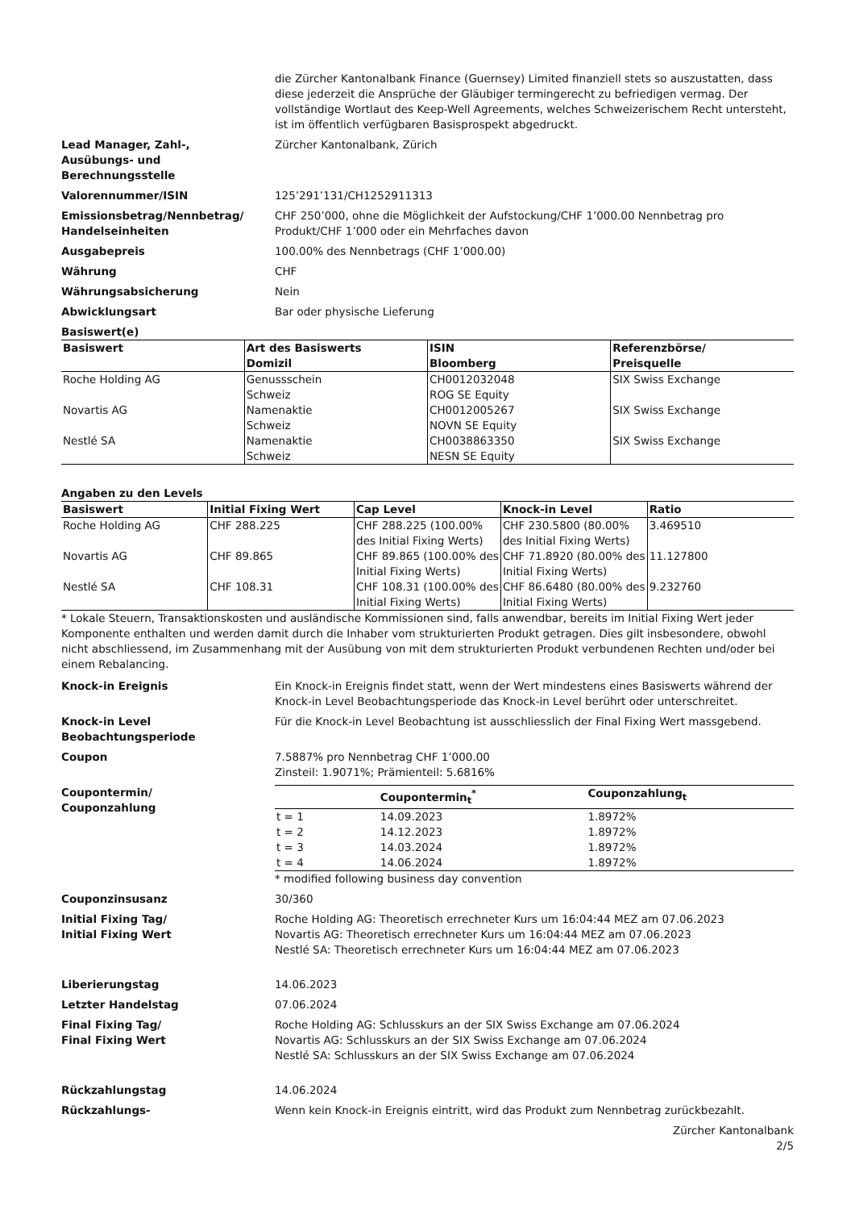die Zürcher Kantonalbank Finance (Guernsey) Limited finanziell stets so auszustatten, dass diese jederzeit die Ansprüche der Gläubiger termingerecht zu befriedigen vermag. Der vollständige Wortlaut des Keep-Well Agreements, welches Schweizerischem Recht untersteht, ist im öffentlich verfügbaren Basisprospekt abgedruckt.
Lead Manager, Zahl-,
Ausübungs- und
Berechnungsstelle
Zürcher Kantonalbank, Zürich
Valorennummer/ISIN 125’291’131/CH1252911313
Emissionsbetrag/Nennbetrag/
Handelseinheiten
CHF 250’000, ohne die Möglichkeit der Aufstockung/CHF 1’000.00 Nennbetrag pro Produkt/CHF 1’000 oder ein Mehrfaches davon
Ausgabepreis 100.00% des Nennbetrags (CHF 1’000.00)
Währung CHF
Währungsabsicherung Nein
Abwicklungsart Bar oder physische Lieferung
Basiswert(e)
| Basiswert | Art des Basiswerts Domizil | ISIN Bloomberg | Referenzbörse/ Preisquelle |
| --- | --- | --- | --- |
| Roche Holding AG | Genussschein Schweiz | CH0012032048 ROG SE Equity | SIX Swiss Exchange |
| Novartis AG | Namenaktie Schweiz | CH0012005267 NOVN SE Equity | SIX Swiss Exchange |
| Nestlé SA | Namenaktie Schweiz | CH0038863350 NESN SE Equity | SIX Swiss Exchange |
Angaben zu den Levels
| Basiswert | Initial Fixing Wert | Cap Level | Knock-in Level | Ratio |
| --- | --- | --- | --- | --- |
| Roche Holding AG | CHF 288.225 | CHF 288.225 (100.00% des Initial Fixing Werts) | CHF 230.5800 (80.00% des Initial Fixing Werts) | 3.469510 |
| Novartis AG | CHF 89.865 | CHF 89.865 (100.00% des Initial Fixing Werts) | CHF 71.8920 (80.00% des Initial Fixing Werts) | 11.127800 |
| Nestlé SA | CHF 108.31 | CHF 108.31 (100.00% des Initial Fixing Werts) | CHF 86.6480 (80.00% des Initial Fixing Werts) | 9.232760 |
* Lokale Steuern, Transaktionskosten und ausländische Kommissionen sind, falls anwendbar, bereits im Initial Fixing Wert jeder Komponente enthalten und werden damit durch die Inhaber vom strukturierten Produkt getragen. Dies gilt insbesondere, obwohl nicht abschliessend, im Zusammenhang mit der Ausübung von mit dem strukturierten Produkt verbundenen Rechten und/oder bei einem Rebalancing.
Knock-in Ereignis Ein Knock-in Ereignis findet statt, wenn der Wert mindestens eines Basiswerts während der Knock-in Level Beobachtungsperiode das Knock-in Level berührt oder unterschreitet.
Knock-in Level
Beobachtungsperiode
Für die Knock-in Level Beobachtung ist ausschliesslich der Final Fixing Wert massgebend.
Coupon 7.5887% pro Nennbetrag CHF 1’000.00
Zinsteil: 1.9071%; Prämienteil: 5.6816%
Coupontermin/
Couponzahlung
| | Coupontermin<sub>t</sub><sup>*</sup> | Couponzahlung<sub>t</sub> |
| --- | --- | --- |
| t = 1 | 14.09.2023 | 1.8972% |
| t = 2 | 14.12.2023 | 1.8972% |
| t = 3 | 14.03.2024 | 1.8972% |
| t = 4 | 14.06.2024 | 1.8972% |
* modified following business day convention
Couponzinsusanz 30/360
Initial Fixing Tag/
Initial Fixing Wert
Roche Holding AG: Theoretisch errechneter Kurs um 16:04:44 MEZ am 07.06.2023
Novartis AG: Theoretisch errechneter Kurs um 16:04:44 MEZ am 07.06.2023
Nestlé SA: Theoretisch errechneter Kurs um 16:04:44 MEZ am 07.06.2023
Liberierungstag 14.06.2023
Letzter Handelstag 07.06.2024
Final Fixing Tag/
Final Fixing Wert
Roche Holding AG: Schlusskurs an der SIX Swiss Exchange am 07.06.2024
Novartis AG: Schlusskurs an der SIX Swiss Exchange am 07.06.2024
Nestlé SA: Schlusskurs an der SIX Swiss Exchange am 07.06.2024
Rückzahlungstag 14.06.2024
Rückzahlungs- Wenn kein Knock-in Ereignis eintritt, wird das Produkt zum Nennbetrag zurückbezahlt.
Zürcher Kantonalbank
2/5